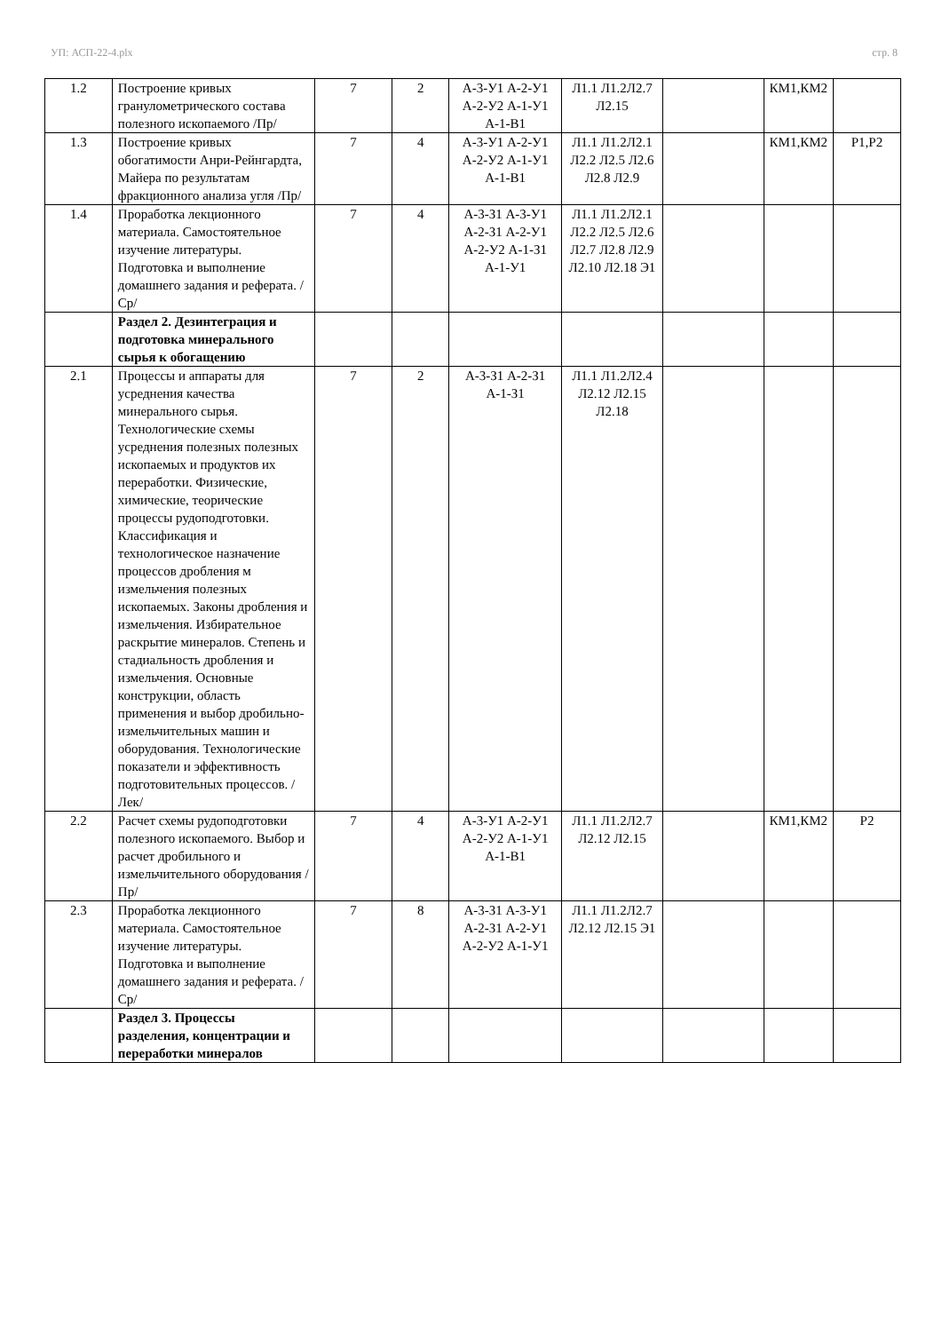УП: АСП-22-4.plx стр. 8
| 1.2 | Построение кривых гранулометрического состава полезного ископаемого /Пр/ | 7 | 2 | А-3-У1 А-2-У1 А-2-У2 А-1-У1 А-1-В1 | Л1.1 Л1.2Л2.7 Л2.15 | | КМ1,КМ2 | |
| 1.3 | Построение кривых обогатимости Анри-Рейнгардта, Майера по результатам фракционного анализа угля /Пр/ | 7 | 4 | А-3-У1 А-2-У1 А-2-У2 А-1-У1 А-1-В1 | Л1.1 Л1.2Л2.1 Л2.2 Л2.5 Л2.6 Л2.8 Л2.9 | | КМ1,КМ2 | Р1,Р2 |
| 1.4 | Проработка лекционного материала. Самостоятельное изучение литературы. Подготовка и выполнение домашнего задания и реферата. /Ср/ | 7 | 4 | А-3-З1 А-3-У1 А-2-З1 А-2-У1 А-2-У2 А-1-З1 А-1-У1 | Л1.1 Л1.2Л2.1 Л2.2 Л2.5 Л2.6 Л2.7 Л2.8 Л2.9 Л2.10 Л2.18 Э1 | | | |
| | Раздел 2. Дезинтеграция и подготовка минерального сырья к обогащению | | | | | | | |
| 2.1 | Процессы и аппараты для усреднения качества минерального сырья. Технологические схемы усреднения полезных полезных ископаемых и продуктов их переработки. Физические, химические, теорические процессы рудоподготовки. Классификация и технологическое назначение процессов дробления м измельчения полезных ископаемых. Законы дробления и измельчения. Избирательное раскрытие минералов. Степень и стадиальность дробления и измельчения. Основные конструкции, область применения и выбор дробильно-измельчительных машин и оборудования. Технологические показатели и эффективность подготовительных процессов. /Лек/ | 7 | 2 | А-3-З1 А-2-З1 А-1-З1 | Л1.1 Л1.2Л2.4 Л2.12 Л2.15 Л2.18 | | | |
| 2.2 | Расчет схемы рудоподготовки полезного ископаемого. Выбор и расчет дробильного и измельчительного оборудования /Пр/ | 7 | 4 | А-3-У1 А-2-У1 А-2-У2 А-1-У1 А-1-В1 | Л1.1 Л1.2Л2.7 Л2.12 Л2.15 | | КМ1,КМ2 | Р2 |
| 2.3 | Проработка лекционного материала. Самостоятельное изучение литературы. Подготовка и выполнение домашнего задания и реферата. /Ср/ | 7 | 8 | А-3-З1 А-3-У1 А-2-З1 А-2-У1 А-2-У2 А-1-У1 | Л1.1 Л1.2Л2.7 Л2.12 Л2.15 Э1 | | | |
| | Раздел 3. Процессы разделения, концентрации и переработки минералов | | | | | | | |